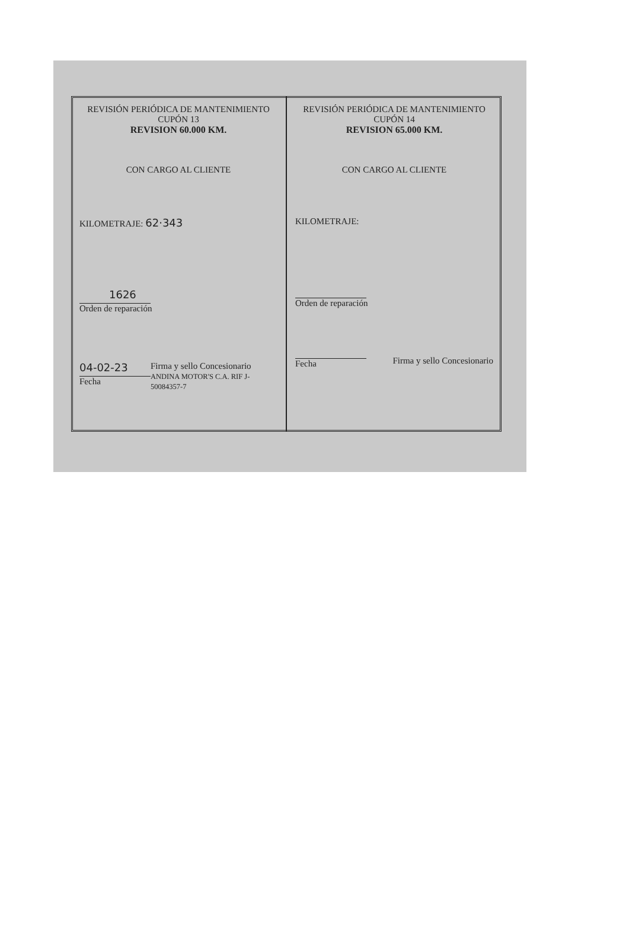REVISIÓN PERIÓDICA DE MANTENIMIENTO
CUPÓN 13
REVISION 60.000 KM.
CON CARGO AL CLIENTE
KILOMETRAJE: 62·343
1626
Orden de reparación
04-02-23
Fecha
Firma y sello Concesionario
ANDINA MOTOR'S C.A. RIF J-50084357-7
REVISIÓN PERIÓDICA DE MANTENIMIENTO
CUPÓN 14
REVISION 65.000 KM.
CON CARGO AL CLIENTE
KILOMETRAJE:
Orden de reparación
Fecha Firma y sello Concesionario